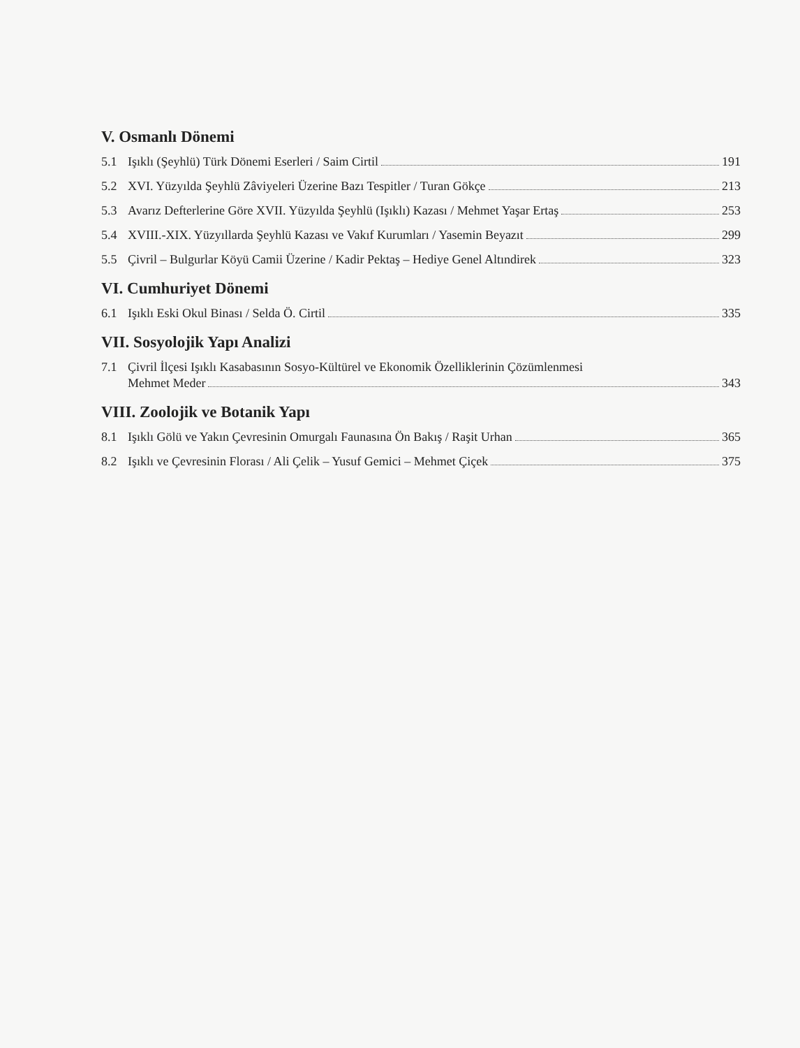V. Osmanlı Dönemi
5.1 Işıklı (Şeyhlü) Türk Dönemi Eserleri / Saim Cirtil 191
5.2 XVI. Yüzyılda Şeyhlü Zâviyeleri Üzerine Bazı Tespitler / Turan Gökçe 213
5.3 Avarız Defterlerine Göre XVII. Yüzyılda Şeyhlü (Işıklı) Kazası / Mehmet Yaşar Ertaş 253
5.4 XVIII.-XIX. Yüzyıllarda Şeyhlü Kazası ve Vakıf Kurumları / Yasemin Beyazıt 299
5.5 Çivril – Bulgurlar Köyü Camii Üzerine / Kadir Pektaş – Hediye Genel Altındirek 323
VI. Cumhuriyet Dönemi
6.1 Işıklı Eski Okul Binası / Selda Ö. Cirtil 335
VII. Sosyolojik Yapı Analizi
7.1 Çivril İlçesi Işıklı Kasabasının Sosyo-Kültürel ve Ekonomik Özelliklerinin Çözümlenmesi
Mehmet Meder 343
VIII. Zoolojik ve Botanik Yapı
8.1 Işıklı Gölü ve Yakın Çevresinin Omurgalı Faunasına Ön Bakış / Raşit Urhan 365
8.2 Işıklı ve Çevresinin Florası / Ali Çelik – Yusuf Gemici – Mehmet Çiçek 375